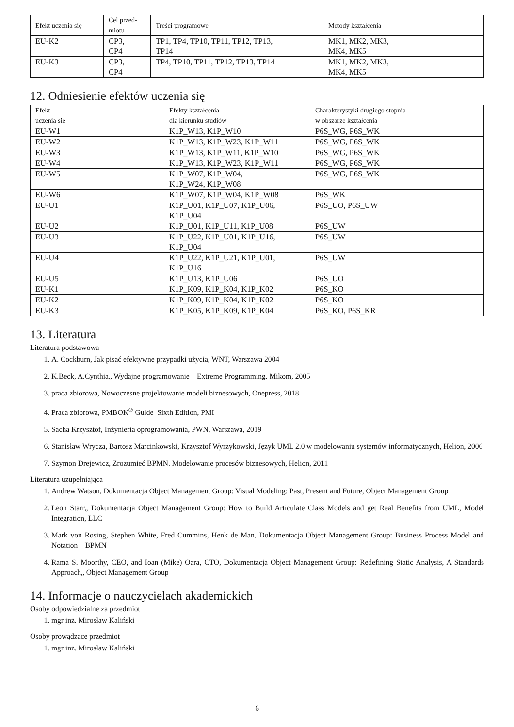| Efekt uczenia się | Cel przed- miotu | Treści programowe | Metody kształcenia |
| --- | --- | --- | --- |
| EU-K2 | CP3, CP4 | TP1, TP4, TP10, TP11, TP12, TP13, TP14 | MK1, MK2, MK3, MK4, MK5 |
| EU-K3 | CP3, CP4 | TP4, TP10, TP11, TP12, TP13, TP14 | MK1, MK2, MK3, MK4, MK5 |
12. Odniesienie efektów uczenia się
| Efekt uczenia się | Efekty kształcenia dla kierunku studiów | Charakterystyki drugiego stopnia w obszarze kształcenia |
| --- | --- | --- |
| EU-W1 | K1P_W13, K1P_W10 | P6S_WG, P6S_WK |
| EU-W2 | K1P_W13, K1P_W23, K1P_W11 | P6S_WG, P6S_WK |
| EU-W3 | K1P_W13, K1P_W11, K1P_W10 | P6S_WG, P6S_WK |
| EU-W4 | K1P_W13, K1P_W23, K1P_W11 | P6S_WG, P6S_WK |
| EU-W5 | K1P_W07, K1P_W04, K1P_W24, K1P_W08 | P6S_WG, P6S_WK |
| EU-W6 | K1P_W07, K1P_W04, K1P_W08 | P6S_WK |
| EU-U1 | K1P_U01, K1P_U07, K1P_U06, K1P_U04 | P6S_UO, P6S_UW |
| EU-U2 | K1P_U01, K1P_U11, K1P_U08 | P6S_UW |
| EU-U3 | K1P_U22, K1P_U01, K1P_U16, K1P_U04 | P6S_UW |
| EU-U4 | K1P_U22, K1P_U21, K1P_U01, K1P_U16 | P6S_UW |
| EU-U5 | K1P_U13, K1P_U06 | P6S_UO |
| EU-K1 | K1P_K09, K1P_K04, K1P_K02 | P6S_KO |
| EU-K2 | K1P_K09, K1P_K04, K1P_K02 | P6S_KO |
| EU-K3 | K1P_K05, K1P_K09, K1P_K04 | P6S_KO, P6S_KR |
13. Literatura
Literatura podstawowa
1. A. Cockburn, Jak pisać efektywne przypadki użycia, WNT, Warszawa 2004
2. K.Beck, A.Cynthia„ Wydajne programowanie – Extreme Programming, Mikom, 2005
3. praca zbiorowa, Nowoczesne projektowanie modeli biznesowych, Onepress, 2018
4. Praca zbiorowa, PMBOK<sup>®</sup> Guide–Sixth Edition, PMI
5. Sacha Krzysztof, Inżynieria oprogramowania, PWN, Warszawa, 2019
6. Stanisław Wrycza, Bartosz Marcinkowski, Krzysztof Wyrzykowski, Język UML 2.0 w modelowaniu systemów informatycznych, Helion, 2006
7. Szymon Drejewicz, Zrozumieć BPMN. Modelowanie procesów biznesowych, Helion, 2011
Literatura uzupełniająca
1. Andrew Watson, Dokumentacja Object Management Group: Visual Modeling: Past, Present and Future, Object Management Group
2. Leon Starr„ Dokumentacja Object Management Group: How to Build Articulate Class Models and get Real Benefits from UML, Model Integration, LLC
3. Mark von Rosing, Stephen White, Fred Cummins, Henk de Man, Dokumentacja Object Management Group: Business Process Model and Notation—BPMN
4. Rama S. Moorthy, CEO, and Ioan (Mike) Oara, CTO, Dokumentacja Object Management Group: Redefining Static Analysis, A Standards Approach„ Object Management Group
14. Informacje o nauczycielach akademickich
Osoby odpowiedzialne za przedmiot
1. mgr inż. Mirosław Kaliński
Osoby prowądzace przedmiot
1. mgr inż. Mirosław Kaliński
6